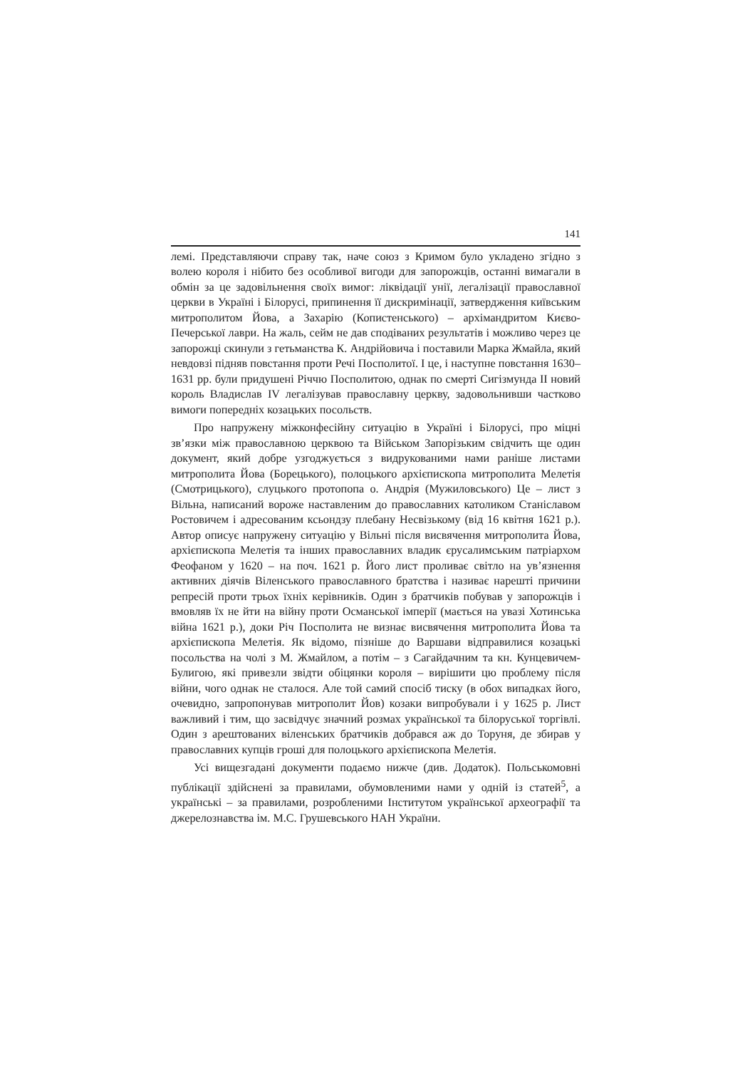141
лемі. Представляючи справу так, наче союз з Кримом було укладено згідно з волею короля і нібито без особливої вигоди для запорожців, останні вимагали в обмін за це задовільнення своїх вимог: ліквідації унії, легалізації православної церкви в Україні і Білорусі, припинення її дискримінації, затвердження київським митрополитом Йова, а Захарію (Копистенського) – архімандритом Києво-Печерської лаври. На жаль, сейм не дав сподіваних результатів і можливо через це запорожці скинули з гетьманства К. Андрійовича і поставили Марка Жмайла, який невдовзі підняв повстання проти Речі Посполитої. І це, і наступне повстання 1630–1631 рр. були придушені Річчю Посполитою, однак по смерті Сигізмунда II новий король Владислав IV легалізував православну церкву, задовольнивши частково вимоги попередніх козацьких посольств.
Про напружену міжконфесійну ситуацію в Україні і Білорусі, про міцні зв’язки між православною церквою та Військом Запорізьким свідчить ще один документ, який добре узгоджується з видрукованими нами раніше листами митрополита Йова (Борецького), полоцького архієпископа митрополита Мелетія (Смотрицького), слуцького протопопа о. Андрія (Мужиловського) Це – лист з Вільна, написаний вороже наставленим до православних католиком Станіславом Ростовичем і адресованим ксьондзу плебану Несвізькому (від 16 квітня 1621 р.). Автор описує напружену ситуацію у Вільні після висвячення митрополита Йова, архієпископа Мелетія та інших православних владик єрусалимським патріархом Феофаном у 1620 – на поч. 1621 р. Його лист проливає світло на ув’язнення активних діячів Віленського православного братства і називає нарешті причини репресій проти трьох їхніх керівників. Один з братчиків побував у запорожців і вмовляв їх не йти на війну проти Османської імперії (мається на увазі Хотинська війна 1621 р.), доки Річ Посполита не визнає висвячення митрополита Йова та архієпископа Мелетія. Як відомо, пізніше до Варшави відправилися козацькі посольства на чолі з М. Жмайлом, а потім – з Сагайдачним та кн. Кунцевичем-Булигою, які привезли звідти обіцянки короля – вирішити цю проблему після війни, чого однак не сталося. Але той самий спосіб тиску (в обох випадках його, очевидно, запропонував митрополит Йов) козаки випробували і у 1625 р. Лист важливий і тим, що засвідчує значний розмах української та білоруської торгівлі. Один з арештованих віленських братчиків добрався аж до Торуня, де збирав у православних купців гроші для полоцького архієпископа Мелетія.
Усі вищезгадані документи подаємо нижче (див. Додаток). Польськомовні публікації здійснені за правилами, обумовленими нами у одній із статей<sup>5</sup>, а українські – за правилами, розробленими Інститутом української археографії та джерелознавства ім. М.С. Грушевського НАН України.